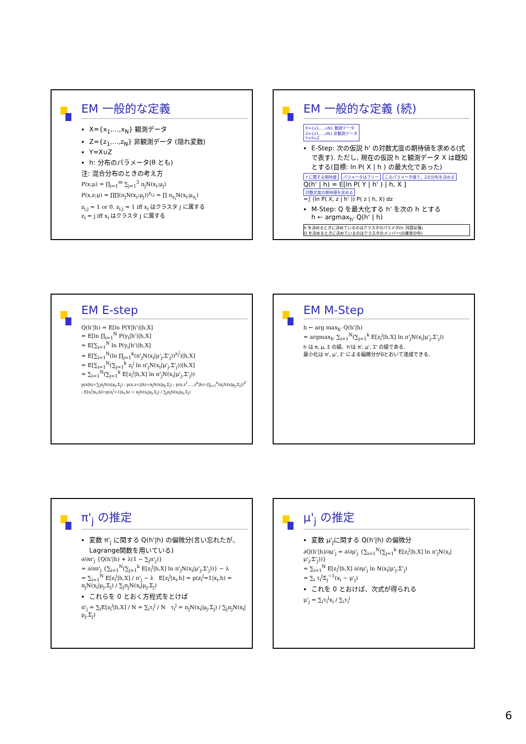EM 一般的な定義
X={x<sub>1</sub>,…,x<sub>N</sub>} 観測データ
Z={z<sub>1</sub>,…,z<sub>N</sub>} 非観測データ (隠れ変数)
Y=X∪Z
h: 分布のパラメータ(θ とも)
注: 混合分布のときの考え方
P(x;μ) = ∏<sub>i=1</sub><sup>m</sup> ∑<sub>j=1</sub><sup>3</sup> π<sub>j</sub>N(x<sub>i</sub>;μ<sub>j</sub>)
P(x,z;μ) = ∏∏(π<sub>j</sub>N(x<sub>i</sub>;μ<sub>j</sub>))<sup>z<sub>i,j</sub></sup> = ∏ π<sub>z<sub>i</sub></sub>N(x<sub>i</sub>;μ<sub>z<sub>i</sub></sub>)
z<sub>i,j</sub> = 1 or 0. z<sub>i,j</sub> = 1 iff x<sub>i</sub> はクラスタ j に属する
z<sub>i</sub> = j iff x<sub>i</sub> はクラスタ j に属する
EM 一般的な定義 (続)
X={x1,…,xN} 観測データ
Z={z1,…,zN} 非観測データ
Y=X∪Z
E-Step: 次の仮説 h' の対数尤度の期待値を求める(式で表す). ただし, 現在の仮説 h と観測データ X は既知とする(目標: ln P( X | h ) の最大化であった)
Y に関する期待値 パラメータはフリー このパラメータ値で、Zの分布を決める
Q(h' | h) = E[ln P( Y | h' ) | h, X ]
対数尤度の期待値を求める
=∫ (ln P( X, z | h' )) P( z | h, X) dz
M-Step: Q を最大化する h' を次の h とする
h ← argmax<sub>h'</sub> Q(h' | h)
h を決めるときに決めているのはクラスタのパラメタ(h: 同語反復)
Q を決めるときに決めているのはクラスタのメンバー(の確率分布)
EM E-step
Q(h'|h) = E[ln P(Y|h')|h,X]
= E[ln ∏<sub>i=1</sub><sup>N</sup> P(y<sub>i</sub>|h')|h,X]
= E[∑<sub>i=1</sub><sup>N</sup> ln P(y<sub>i</sub>|h')|h,X]
= E[∑<sub>i=1</sub><sup>N</sup>(ln ∏<sub>j=1</sub><sup>k</sup>(π'<sub>j</sub>N(x<sub>i</sub>|μ'<sub>j</sub>,Σ'<sub>j</sub>))<sup>z<sub>i</sub><sup>j</sup></sup>)|h,X]
= E[∑<sub>i=1</sub><sup>N</sup>(∑<sub>j=1</sub><sup>k</sup> z<sub>i</sub><sup>j</sup> ln π'<sub>j</sub>N(x<sub>i</sub>|μ'<sub>j</sub>,Σ'<sub>j</sub>))|h,X]
= ∑<sub>i=1</sub><sup>N</sup>(∑<sub>j=1</sub><sup>k</sup> E[z<sub>i</sub><sup>j</sup>|h,X] ln π'<sub>j</sub>N(x<sub>i</sub>|μ'<sub>j</sub>,Σ'<sub>j</sub>))
p(x|h)=∑<sub>j</sub>π<sub>j</sub>N(x|μ<sub>j</sub>,Σ<sub>j</sub>) ; p(x,z=j|h)=π<sub>j</sub>N(x|μ<sub>j</sub>,Σ<sub>j</sub>) ; p(x,z<sup>1</sup>,…,z<sup>k</sup>|h)=∏<sub>j=1</sub><sup>k</sup>(π<sub>j</sub>N(x|μ<sub>j</sub>,Σ<sub>j</sub>))<sup>z<sup>j</sup></sup> ; E[z<sub>i</sub><sup>j</sup>|x<sub>i</sub>,h]=p(z<sub>i</sub><sup>j</sup>=1|x<sub>i</sub>,h) = π<sub>j</sub>N(x<sub>i</sub>|μ<sub>j</sub>,Σ<sub>j</sub>) / ∑<sub>j</sub>π<sub>j</sub>N(x<sub>i</sub>|μ<sub>j</sub>,Σ<sub>j</sub>)
EM M-Step
h ← arg max<sub>h'</sub> Q(h'|h)
= argmax<sub>h'</sub> ∑<sub>i=1</sub><sup>N</sup>(∑<sub>j=1</sub><sup>k</sup> E[z<sub>i</sub><sup>j</sup>|h,X] ln π'<sub>j</sub>N(x<sub>i</sub>|μ'<sub>j</sub>,Σ'<sub>j</sub>))
h は π, μ, Σ の組、h'は π', μ', Σ' の組である.
最小化は π', μ', Σ' による偏微分が0とおいて達成できる,
π'<sub>j</sub> の推定
変数 π'<sub>j</sub> に関する Q(h'|h) の偏微分(言い忘れたが、Lagrange関数を用いている)
∂/∂π'<sub>j</sub> {Q(h'|h) + λ(1 − ∑<sub>j</sub>π'<sub>j</sub>)}
= ∂/∂π'<sub>j</sub> {∑<sub>i=1</sub><sup>N</sup>(∑<sub>j=1</sub><sup>k</sup> E[z<sub>i</sub><sup>j</sup>|h,X] ln π'<sub>j</sub>N(x<sub>i</sub>|μ'<sub>j</sub>,Σ'<sub>j</sub>))} − λ
= ∑<sub>i=1</sub><sup>N</sup> E[z<sub>i</sub><sup>j</sup>|h,X] / π'<sub>j</sub> − λ E[z<sub>i</sub><sup>j</sup>|x<sub>i</sub>,h] = p(z<sub>i</sub><sup>j</sup>=1|x<sub>i</sub>,h) = π<sub>j</sub>N(x<sub>i</sub>|μ<sub>j</sub>,Σ<sub>j</sub>) / ∑<sub>j</sub>π<sub>j</sub>N(x<sub>i</sub>|μ<sub>j</sub>,Σ<sub>j</sub>)
これらを 0 とおく方程式をとけば
π'<sub>j</sub> = ∑<sub>i</sub>E[z<sub>i</sub><sup>j</sup>|h,X] / N = ∑<sub>i</sub>τ<sub>i</sub><sup>j</sup> / N τ<sub>i</sub><sup>j</sup> = π<sub>j</sub>N(x<sub>i</sub>|μ<sub>j</sub>,Σ<sub>j</sub>) / ∑<sub>j</sub>π<sub>j</sub>N(x<sub>i</sub>|μ<sub>j</sub>,Σ<sub>j</sub>)
μ'<sub>j</sub> の推定
変数 μ'<sub>j</sub>に関する Q(h'|h) の偏微分
∂Q(h'|h)/∂μ'<sub>j</sub> = ∂/∂μ'<sub>j</sub> {∑<sub>i=1</sub><sup>N</sup>(∑<sub>j=1</sub><sup>k</sup> E[z<sub>i</sub><sup>j</sup>|h,X] ln π'<sub>j</sub>N(x<sub>i</sub>|μ'<sub>j</sub>,Σ'<sub>j</sub>))}
= ∑<sub>i=1</sub><sup>N</sup> E[z<sub>i</sub><sup>j</sup>|h,X] ∂/∂μ'<sub>j</sub> ln N(x<sub>i</sub>|μ'<sub>j</sub>,Σ'<sub>j</sub>)
= ∑<sub>i</sub> τ<sub>i</sub><sup>j</sup>Σ<sub>j</sub><sup>−1</sup>(x<sub>i</sub> − μ'<sub>j</sub>)
これを 0 とおけば、次式が得られる
μ'<sub>j</sub> = ∑<sub>i</sub>τ<sub>i</sub><sup>j</sup>x<sub>i</sub> / ∑<sub>i</sub>τ<sub>i</sub><sup>j</sup>
6